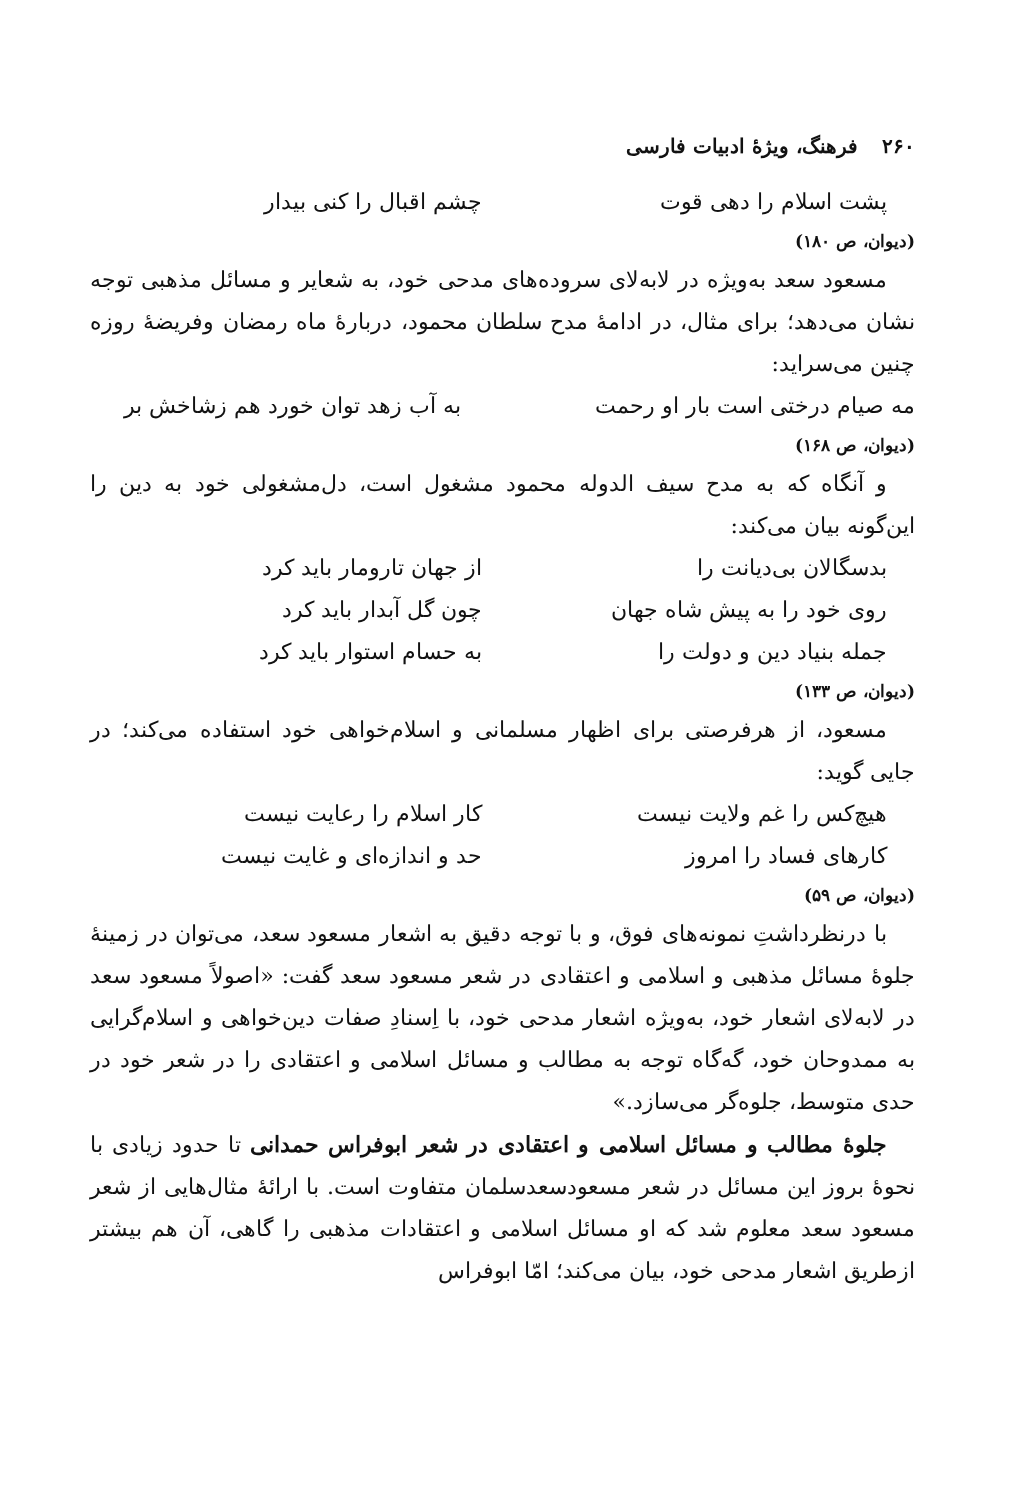۲۶۰فرهنگ، ویژهٔ ادبیات فارسی
پشت اسلام را دهی قوت چشم اقبال را کنی بیدار
(دیوان، ص ۱۸۰)
مسعود سعد به‌ویژه در لابه‌لای سروده‌های مدحی خود، به شعایر و مسائل مذهبی توجه نشان می‌دهد؛ برای مثال، در ادامهٔ مدح سلطان محمود، دربارهٔ ماه رمضان وفریضهٔ روزه چنین می‌سراید:
مه صیام درختی است بار او رحمت به آب زهد توان خورد هم زشاخش بر
(دیوان، ص ۱۶۸)
و آنگاه که به مدح سیف الدوله محمود مشغول است، دل‌مشغولی خود به دین را این‌گونه بیان می‌کند:
بدسگالان بی‌دیانت را از جهان تارومار باید کرد
روی خود را به پیش شاه جهان چون گل آبدار باید کرد
جمله بنیاد دین و دولت را به حسام استوار باید کرد
(دیوان، ص ۱۳۳)
مسعود، از هرفرصتی برای اظهار مسلمانی و اسلام‌خواهی خود استفاده می‌کند؛ در جایی گوید:
هیچ‌کس را غم ولایت نیست کار اسلام را رعایت نیست
کارهای فساد را امروز حد و اندازه‌ای و غایت نیست
(دیوان، ص ۵۹)
با درنظرداشتِ نمونه‌های فوق، و با توجه دقیق به اشعار مسعود سعد، می‌توان در زمینهٔ جلوهٔ مسائل مذهبی و اسلامی و اعتقادی در شعر مسعود سعد گفت: «اصولاً مسعود سعد در لابه‌لای اشعار خود، به‌ویژه اشعار مدحی خود، با اِسنادِ صفات دین‌خواهی و اسلام‌گرایی به ممدوحان خود، گه‌گاه توجه به مطالب و مسائل اسلامی و اعتقادی را در شعر خود در حدی متوسط، جلوه‌گر می‌سازد.»
جلوهٔ مطالب و مسائل اسلامی و اعتقادی در شعر ابوفراس حمدانی تا حدود زیادی با نحوهٔ بروز این مسائل در شعر مسعودسعدسلمان متفاوت است. با ارائهٔ مثال‌هایی از شعر مسعود سعد معلوم شد که او مسائل اسلامی و اعتقادات مذهبی را گاهی، آن هم بیشتر ازطریق اشعار مدحی خود، بیان می‌کند؛ امّا ابوفراس